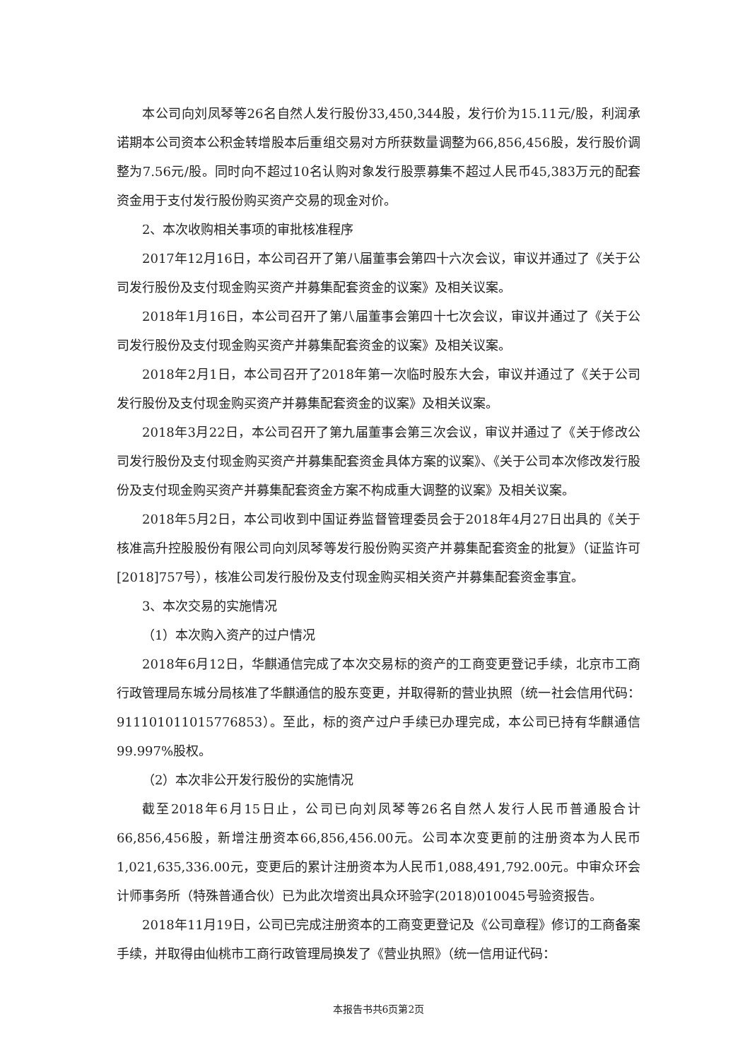本公司向刘凤琴等26名自然人发行股份33,450,344股，发行价为15.11元/股，利润承诺期本公司资本公积金转增股本后重组交易对方所获数量调整为66,856,456股，发行股价调整为7.56元/股。同时向不超过10名认购对象发行股票募集不超过人民币45,383万元的配套资金用于支付发行股份购买资产交易的现金对价。
2、本次收购相关事项的审批核准程序
2017年12月16日，本公司召开了第八届董事会第四十六次会议，审议并通过了《关于公司发行股份及支付现金购买资产并募集配套资金的议案》及相关议案。
2018年1月16日，本公司召开了第八届董事会第四十七次会议，审议并通过了《关于公司发行股份及支付现金购买资产并募集配套资金的议案》及相关议案。
2018年2月1日，本公司召开了2018年第一次临时股东大会，审议并通过了《关于公司发行股份及支付现金购买资产并募集配套资金的议案》及相关议案。
2018年3月22日，本公司召开了第九届董事会第三次会议，审议并通过了《关于修改公司发行股份及支付现金购买资产并募集配套资金具体方案的议案》、《关于公司本次修改发行股份及支付现金购买资产并募集配套资金方案不构成重大调整的议案》及相关议案。
2018年5月2日，本公司收到中国证券监督管理委员会于2018年4月27日出具的《关于核准高升控股股份有限公司向刘凤琴等发行股份购买资产并募集配套资金的批复》（证监许可[2018]757号），核准公司发行股份及支付现金购买相关资产并募集配套资金事宜。
3、本次交易的实施情况
（1）本次购入资产的过户情况
2018年6月12日，华麒通信完成了本次交易标的资产的工商变更登记手续，北京市工商行政管理局东城分局核准了华麒通信的股东变更，并取得新的营业执照（统一社会信用代码：911101011015776853）。至此，标的资产过户手续已办理完成，本公司已持有华麒通信99.997%股权。
（2）本次非公开发行股份的实施情况
截至2018年6月15日止，公司已向刘凤琴等26名自然人发行人民币普通股合计66,856,456股，新增注册资本66,856,456.00元。公司本次变更前的注册资本为人民币1,021,635,336.00元，变更后的累计注册资本为人民币1,088,491,792.00元。中审众环会计师事务所（特殊普通合伙）已为此次增资出具众环验字(2018)010045号验资报告。
2018年11月19日，公司已完成注册资本的工商变更登记及《公司章程》修订的工商备案手续，并取得由仙桃市工商行政管理局换发了《营业执照》（统一信用证代码：
本报告书共6页第2页